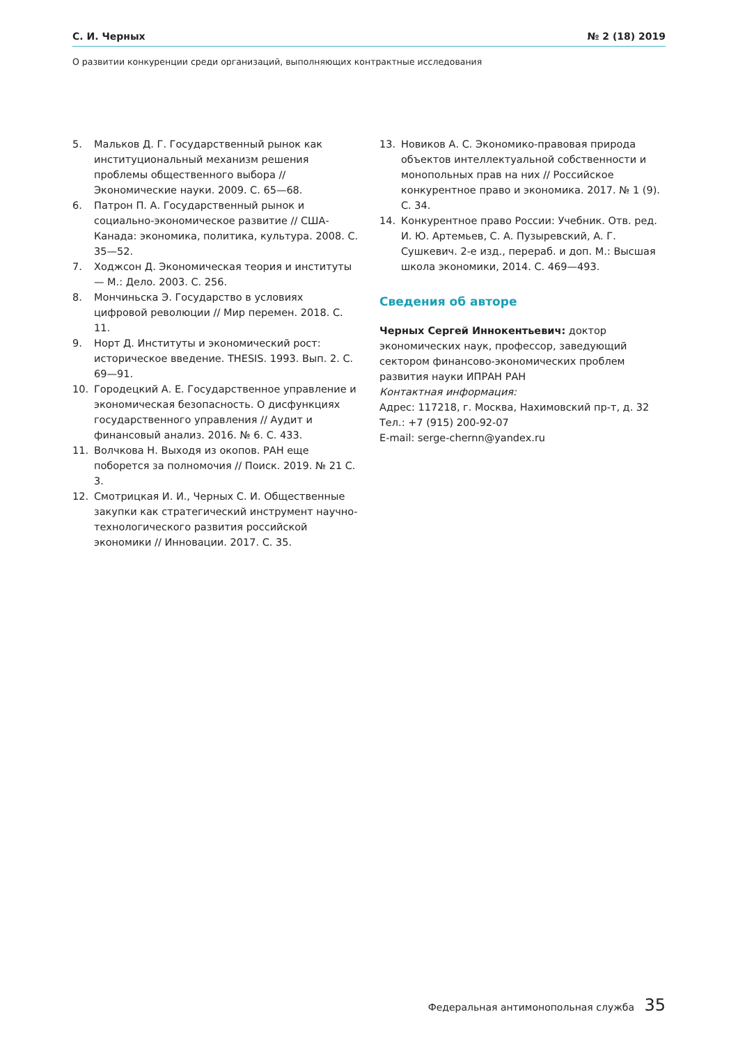С. И. Черных № 2 (18) 2019
О развитии конкуренции среди организаций, выполняющих контрактные исследования
5. Мальков Д. Г. Государственный рынок как институциональный механизм решения проблемы общественного выбора // Экономические науки. 2009. С. 65—68.
6. Патрон П. А. Государственный рынок и социально-экономическое развитие // США-Канада: экономика, политика, культура. 2008. С. 35—52.
7. Ходжсон Д. Экономическая теория и институты — М.: Дело. 2003. С. 256.
8. Мончиньска Э. Государство в условиях цифровой революции // Мир перемен. 2018. С. 11.
9. Норт Д. Институты и экономический рост: историческое введение. THESIS. 1993. Вып. 2. С. 69—91.
10. Городецкий А. Е. Государственное управление и экономическая безопасность. О дисфункциях государственного управления // Аудит и финансовый анализ. 2016. № 6. С. 433.
11. Волчкова Н. Выходя из окопов. РАН еще поборется за полномочия // Поиск. 2019. № 21 С. 3.
12. Смотрицкая И. И., Черных С. И. Общественные закупки как стратегический инструмент научно-технологического развития российской экономики // Инновации. 2017. С. 35.
13. Новиков А. С. Экономико-правовая природа объектов интеллектуальной собственности и монопольных прав на них // Российское конкурентное право и экономика. 2017. № 1 (9). С. 34.
14. Конкурентное право России: Учебник. Отв. ред. И. Ю. Артемьев, С. А. Пузыревский, А. Г. Сушкевич. 2-е изд., перераб. и доп. М.: Высшая школа экономики, 2014. С. 469—493.
Сведения об авторе
Черных Сергей Иннокентьевич: доктор экономических наук, профессор, заведующий сектором финансово-экономических проблем развития науки ИПРАН РАН
Контактная информация:
Адрес: 117218, г. Москва, Нахимовский пр-т, д. 32
Тел.: +7 (915) 200-92-07
E-mail: serge-chernn@yandex.ru
Федеральная антимонопольная служба 35